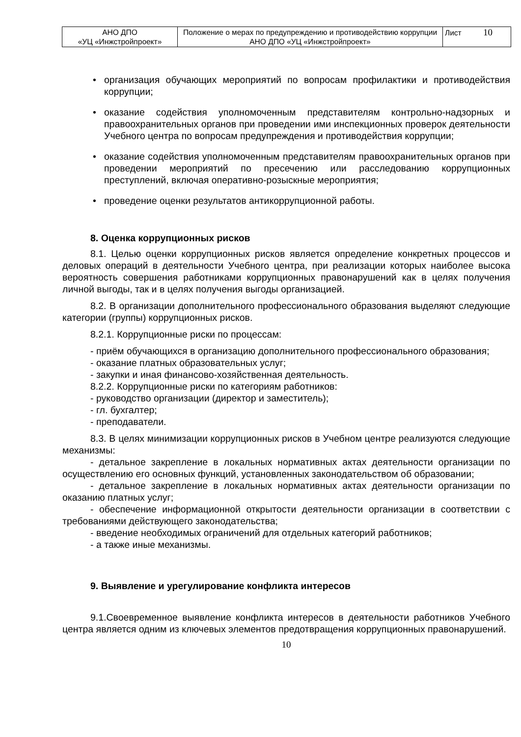| АНО ДПО «УЦ «Инжстройпроект» | Положение о мерах по предупреждению и противодействию коррупции АНО ДПО «УЦ «Инжстройпроект» | Лист 10 |
• организация обучающих мероприятий по вопросам профилактики и противодействия коррупции;
• оказание содействия уполномоченным представителям контрольно-надзорных и правоохранительных органов при проведении ими инспекционных проверок деятельности Учебного центра по вопросам предупреждения и противодействия коррупции;
• оказание содействия уполномоченным представителям правоохранительных органов при проведении мероприятий по пресечению или расследованию коррупционных преступлений, включая оперативно-розыскные мероприятия;
• проведение оценки результатов антикоррупционной работы.
8. Оценка коррупционных рисков
8.1. Целью оценки коррупционных рисков является определение конкретных процессов и деловых операций в деятельности Учебного центра, при реализации которых наиболее высока вероятность совершения работниками коррупционных правонарушений как в целях получения личной выгоды, так и в целях получения выгоды организацией.
8.2. В организации дополнительного профессионального образования выделяют следующие категории (группы) коррупционных рисков.
8.2.1. Коррупционные риски по процессам:
- приём обучающихся в организацию дополнительного профессионального образования;
- оказание платных образовательных услуг;
- закупки и иная финансово-хозяйственная деятельность.
8.2.2. Коррупционные риски по категориям работников:
- руководство организации (директор и заместитель);
- гл. бухгалтер;
- преподаватели.
8.3. В целях минимизации коррупционных рисков в Учебном центре реализуются следующие механизмы:
- детальное закрепление в локальных нормативных актах деятельности организации по осуществлению его основных функций, установленных законодательством об образовании;
- детальное закрепление в локальных нормативных актах деятельности организации по оказанию платных услуг;
- обеспечение информационной открытости деятельности организации в соответствии с требованиями действующего законодательства;
- введение необходимых ограничений для отдельных категорий работников;
- а также иные механизмы.
9. Выявление и урегулирование конфликта интересов
9.1.Своевременное выявление конфликта интересов в деятельности работников Учебного центра является одним из ключевых элементов предотвращения коррупционных правонарушений.
10